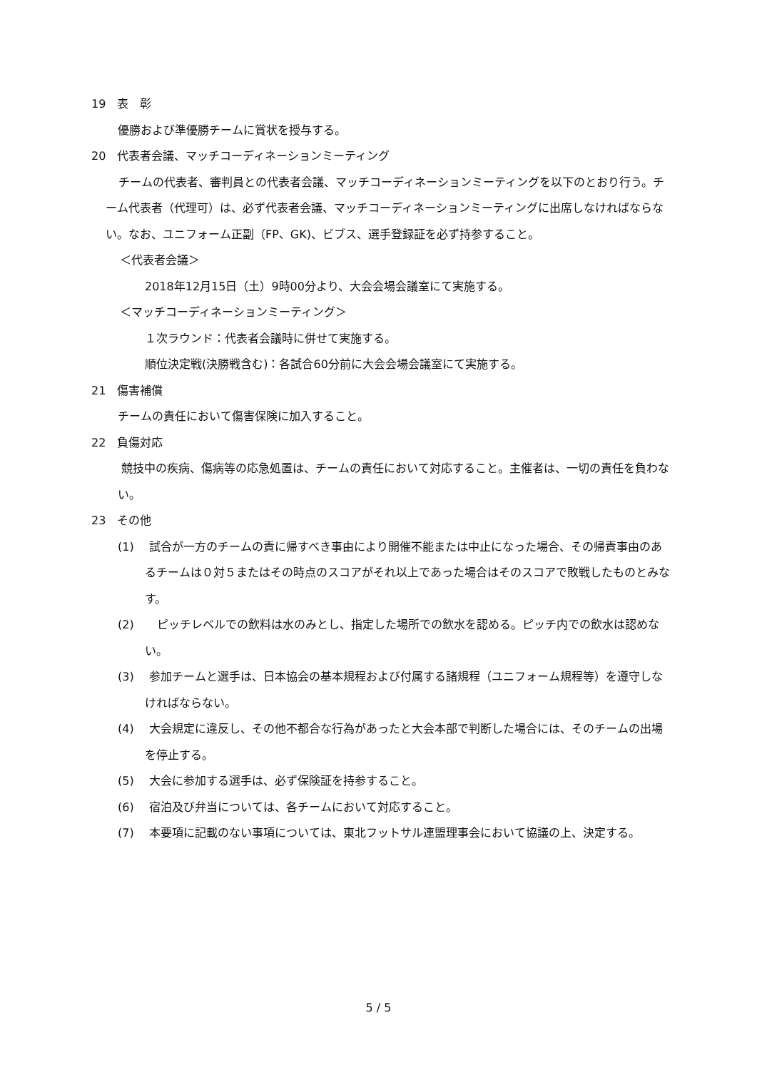19　表　彰
優勝および準優勝チームに賞状を授与する。
20　代表者会議、マッチコーディネーションミーティング
チームの代表者、審判員との代表者会議、マッチコーディネーションミーティングを以下のとおり行う。チーム代表者（代理可）は、必ず代表者会議、マッチコーディネーションミーティングに出席しなければならない。なお、ユニフォーム正副（FP、GK)、ビブス、選手登録証を必ず持参すること。
＜代表者会議＞
2018年12月15日（土）9時00分より、大会会場会議室にて実施する。
＜マッチコーディネーションミーティング＞
１次ラウンド：代表者会議時に併せて実施する。
順位決定戦(決勝戦含む)：各試合60分前に大会会場会議室にて実施する。
21　傷害補償
チームの責任において傷害保険に加入すること。
22　負傷対応
競技中の疾病、傷病等の応急処置は、チームの責任において対応すること。主催者は、一切の責任を負わない。
23　その他
(1)　 試合が一方のチームの責に帰すべき事由により開催不能または中止になった場合、その帰責事由のあるチームは０対５またはその時点のスコアがそれ以上であった場合はそのスコアで敗戦したものとみなす。
(2)　　ピッチレベルでの飲料は水のみとし、指定した場所での飲水を認める。ピッチ内での飲水は認めない。
(3)　 参加チームと選手は、日本協会の基本規程および付属する諸規程（ユニフォーム規程等）を遵守しなければならない。
(4)　 大会規定に違反し、その他不都合な行為があったと大会本部で判断した場合には、そのチームの出場を停止する。
(5)　 大会に参加する選手は、必ず保険証を持参すること。
(6)　 宿泊及び弁当については、各チームにおいて対応すること。
(7)　 本要項に記載のない事項については、東北フットサル連盟理事会において協議の上、決定する。
5 / 5